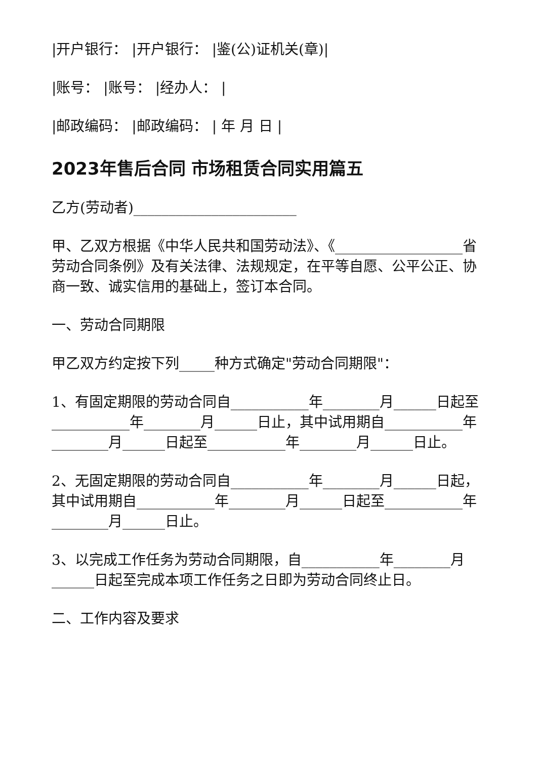|开户银行： |开户银行： |鉴(公)证机关(章)|
|账号： |账号： |经办人： |
|邮政编码： |邮政编码： | 年 月 日 |
2023年售后合同 市场租赁合同实用篇五
乙方(劳动者)_______________________
甲、乙双方根据《中华人民共和国劳动法》、《__________________省劳动合同条例》及有关法律、法规规定，在平等自愿、公平公正、协商一致、诚实信用的基础上，签订本合同。
一、劳动合同期限
甲乙双方约定按下列_____种方式确定"劳动合同期限"：
1、有固定期限的劳动合同自___________年________月______日起至___________年________月______日止，其中试用期自___________年________月______日起至___________年________月______日止。
2、无固定期限的劳动合同自___________年________月______日起，其中试用期自___________年________月______日起至___________年________月______日止。
3、以完成工作任务为劳动合同期限，自___________年________月______日起至完成本项工作任务之日即为劳动合同终止日。
二、工作内容及要求